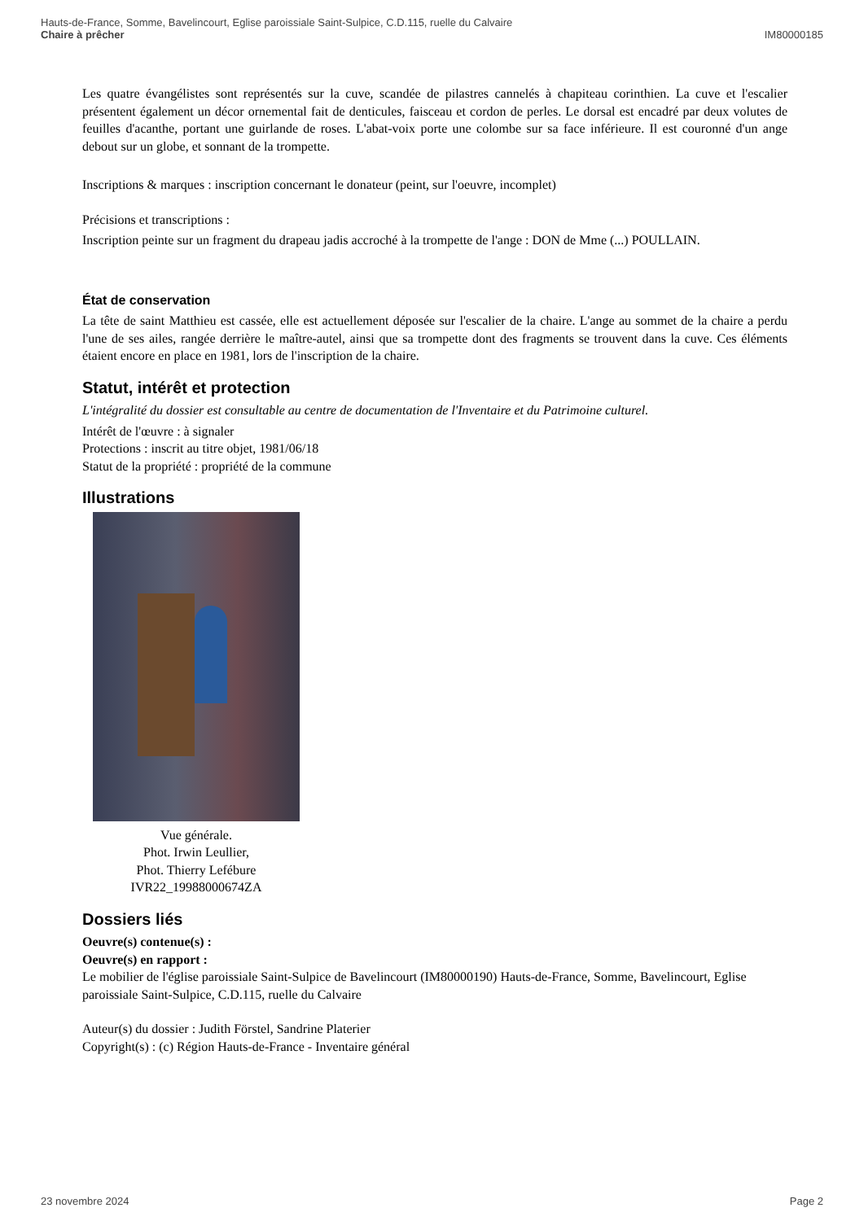Hauts-de-France, Somme, Bavelincourt, Eglise paroissiale Saint-Sulpice, C.D.115, ruelle du Calvaire
Chaire à prêcher IM80000185
Les quatre évangélistes sont représentés sur la cuve, scandée de pilastres cannelés à chapiteau corinthien. La cuve et l'escalier présentent également un décor ornemental fait de denticules, faisceau et cordon de perles. Le dorsal est encadré par deux volutes de feuilles d'acanthe, portant une guirlande de roses. L'abat-voix porte une colombe sur sa face inférieure. Il est couronné d'un ange debout sur un globe, et sonnant de la trompette.
Inscriptions & marques : inscription concernant le donateur (peint, sur l'oeuvre, incomplet)
Précisions et transcriptions :
Inscription peinte sur un fragment du drapeau jadis accroché à la trompette de l'ange : DON de Mme (...) POULLAIN.
État de conservation
La tête de saint Matthieu est cassée, elle est actuellement déposée sur l'escalier de la chaire. L'ange au sommet de la chaire a perdu l'une de ses ailes, rangée derrière le maître-autel, ainsi que sa trompette dont des fragments se trouvent dans la cuve. Ces éléments étaient encore en place en 1981, lors de l'inscription de la chaire.
Statut, intérêt et protection
L'intégralité du dossier est consultable au centre de documentation de l'Inventaire et du Patrimoine culturel.
Intérêt de l'œuvre : à signaler
Protections : inscrit au titre objet, 1981/06/18
Statut de la propriété : propriété de la commune
Illustrations
Vue générale.
Phot. Irwin Leullier,
Phot. Thierry Lefébure
IVR22_19988000674ZA
Dossiers liés
Oeuvre(s) contenue(s) :
Oeuvre(s) en rapport :
Le mobilier de l'église paroissiale Saint-Sulpice de Bavelincourt (IM80000190) Hauts-de-France, Somme, Bavelincourt, Eglise paroissiale Saint-Sulpice, C.D.115, ruelle du Calvaire
Auteur(s) du dossier : Judith Förstel, Sandrine Platerier
Copyright(s) : (c) Région Hauts-de-France - Inventaire général
23 novembre 2024 Page 2